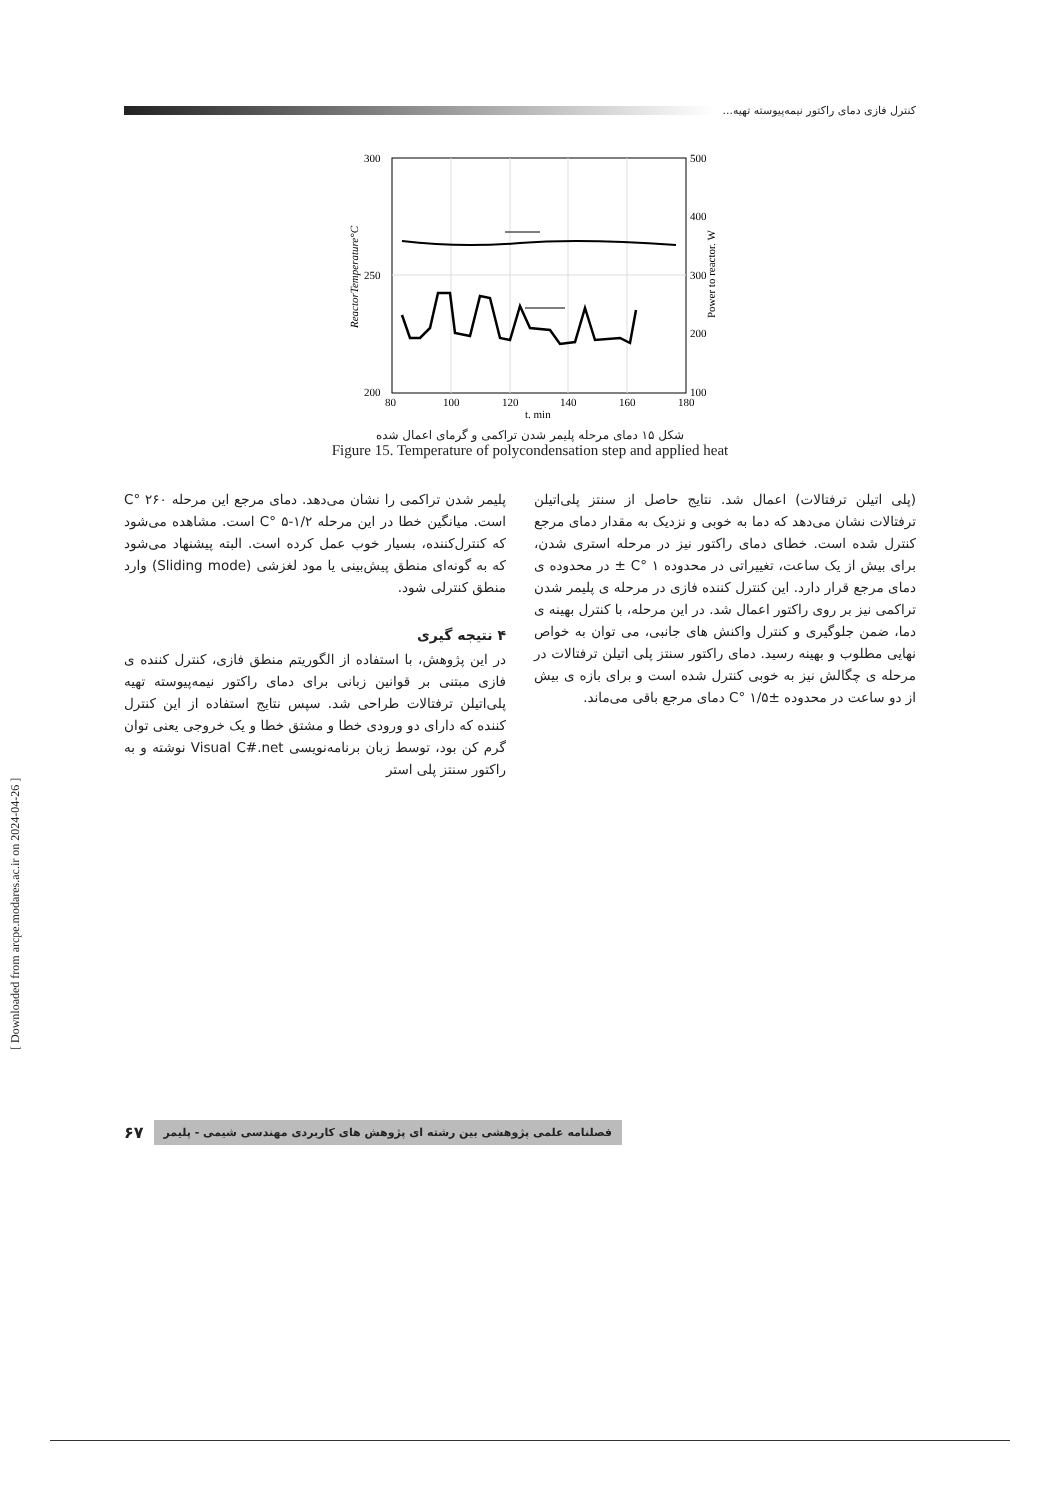کنترل فازی دمای راکتور نیمه‌پیوسته تهیه...
300
250
200
500
400
300
200
100
80
100
120
140
160
180
t. min
ReactorTemperature°C
Power to reactor. W
شکل ۱۵ دمای مرحله پلیمر شدن تراکمی و گرمای اعمال شده
Figure 15. Temperature of polycondensation step and applied heat
پلیمر شدن تراکمی را نشان می‌دهد. دمای مرجع این مرحله C° ۲۶۰ است. میانگین خطا در این مرحله C° ۵-۱/۲ است. مشاهده می‌شود که کنترل‌کننده، بسیار خوب عمل کرده است. البته پیشنهاد می‌شود که به گونه‌ای منطق پیش‌بینی یا مود لغزشی (Sliding mode) وارد منطق کنترلی شود.
۴ نتیجه گیری
در این پژوهش، با استفاده از الگوریتم منطق فازی، کنترل کننده ی فازی مبتنی بر قوانین زبانی برای دمای راکتور نیمه‌پیوسته تهیه پلی‌اتیلن ترفتالات طراحی شد. سپس نتایج استفاده از این کنترل کننده که دارای دو ورودی خطا و مشتق خطا و یک خروجی یعنی توان گرم کن بود، توسط زبان برنامه‌نویسی Visual C#.net نوشته و به راکتور سنتز پلی استر
(پلی اتیلن ترفتالات) اعمال شد. نتایج حاصل از سنتز پلی‌اتیلن ترفتالات نشان می‌دهد که دما به خوبی و نزدیک به مقدار دمای مرجع کنترل شده است. خطای دمای راکتور نیز در مرحله استری شدن، برای بیش از یک ساعت، تغییراتی در محدوده C° ۱ ± در محدوده ی دمای مرجع قرار دارد. این کنترل کننده فازی در مرحله ی پلیمر شدن تراکمی نیز بر روی راکتور اعمال شد. در این مرحله، با کنترل بهینه ی دما، ضمن جلوگیری و کنترل واکنش های جانبی، می توان به خواص نهایی مطلوب و بهینه رسید. دمای راکتور سنتز پلی اتیلن ترفتالات در مرحله ی چگالش نیز به خوبی کنترل شده است و برای بازه ی بیش از دو ساعت در محدوده C° ۱/۵± دمای مرجع باقی می‌ماند.
۶۷ فصلنامه علمی پژوهشی بین رشته ای پژوهش های کاربردی مهندسی شیمی - پلیمر
[ Downloaded from arcpe.modares.ac.ir on 2024-04-26 ]